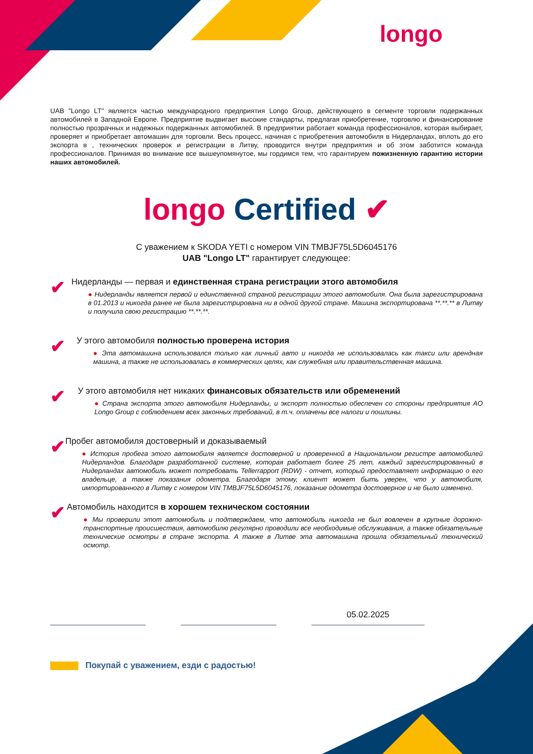longo
UAB "Longo LT" является частью международного предприятия Longo Group, действующего в сегменте торговли подержанных автомобилей в Западной Европе. Предприятие выдвигает высокие стандарты, предлагая приобретение, торговлю и финансирование полностью прозрачных и надежных подержанных автомобилей. В предприятии работает команда профессионалов, которая выбирает, проверяет и приобретает автомашин для торговли. Весь процесс, начиная с приобретения автомобиля в Нидерландах, вплоть до его экспорта в , технических проверок и регистрации в Литву, проводится внутри предприятия и об этом заботится команда профессионалов. Принимая во внимание все вышеупомянутое, мы гордимся тем, что гарантируем пожизненную гарантию истории наших автомобилей.
longo Certified ✔
С уважением к SKODA YETI с номером VIN TMBJF75L5D6045176
UAB "Longo LT" гарантирует следующее:
✔
Нидерланды — первая и единственная страна регистрации этого автомобиля
● Нидерланды является первой и единственной страной регистрации этого автомобиля. Она была зарегистрирована в 01.2013 и никогда ранее не была зарегистрирована ни в одной другой стране. Машина экспортирована **.**.** в Литву и получила свою регистрацию **.**.**.
✔
У этого автомобиля полностью проверена история
● Эта автомашина использовался только как личный авто и никогда не использовалась как такси или арендная машина, а также не использовалась в коммерческих целях, как служебная или правительственная машина.
✔
У этого автомобиля нет никаких финансовых обязательств или обременений
● Страна экспорта этого автомобиля Нидерланды, и экспорт полностью обеспечен со стороны предприятия AO Longo Group с соблюдением всех законных требований, в т.ч. оплачены все налоги и пошлины.
✔
Пробег автомобиля достоверный и доказываемый
● История пробега этого автомобиля является достоверной и проверенной в Национальном регистре автомобилей Нидерландов. Благодаря разработанной системе, которая работает более 25 лет, каждый зарегистрированный в Нидерландах автомобиль может потребовать Tellerrapport (RDW) - отчет, который предоставляет информацию о его владельце, а также показания одометра. Благодаря этому, клиент может быть уверен, что у автомобиля, импортированного в Литву с номером VIN TMBJF75L5D6045176, показание одометра достоверное и не было изменено.
✔
Автомобиль находится в хорошем техническом состоянии
● Мы проверили этот автомобиль и подтверждаем, что автомобиль никогда не был вовлечен в крупные дорожно-транспортные происшествия, автомобилю регулярно проводили все необходимые обслуживания, а также обязательные технические осмотры в стране экспорта. А также в Литве эта автомашина прошла обязательный технический осмотр.
05.02.2025
Покупай с уважением, езди с радостью!